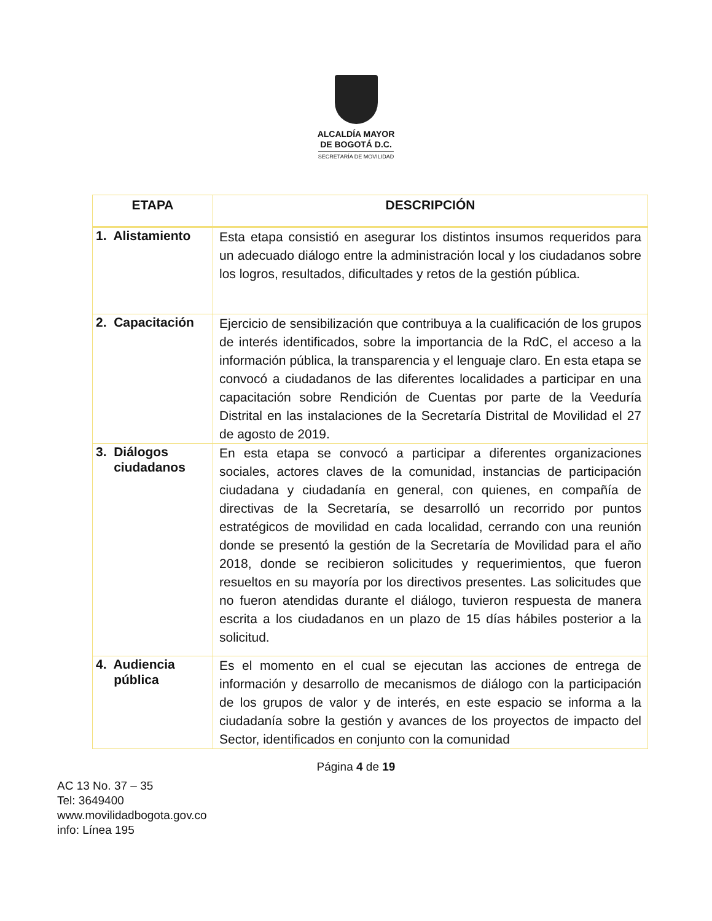ALCALDÍA MAYOR
DE BOGOTÁ D.C.
SECRETARÍA DE MOVILIDAD
| ETAPA | DESCRIPCIÓN |
| --- | --- |
| 1. Alistamiento | Esta etapa consistió en asegurar los distintos insumos requeridos para un adecuado diálogo entre la administración local y los ciudadanos sobre los logros, resultados, dificultades y retos de la gestión pública. |
| 2. Capacitación | Ejercicio de sensibilización que contribuya a la cualificación de los grupos de interés identificados, sobre la importancia de la RdC, el acceso a la información pública, la transparencia y el lenguaje claro. En esta etapa se convocó a ciudadanos de las diferentes localidades a participar en una capacitación sobre Rendición de Cuentas por parte de la Veeduría Distrital en las instalaciones de la Secretaría Distrital de Movilidad el 27 de agosto de 2019. |
| 3. Diálogos ciudadanos | En esta etapa se convocó a participar a diferentes organizaciones sociales, actores claves de la comunidad, instancias de participación ciudadana y ciudadanía en general, con quienes, en compañía de directivas de la Secretaría, se desarrolló un recorrido por puntos estratégicos de movilidad en cada localidad, cerrando con una reunión donde se presentó la gestión de la Secretaría de Movilidad para el año 2018, donde se recibieron solicitudes y requerimientos, que fueron resueltos en su mayoría por los directivos presentes. Las solicitudes que no fueron atendidas durante el diálogo, tuvieron respuesta de manera escrita a los ciudadanos en un plazo de 15 días hábiles posterior a la solicitud. |
| 4. Audiencia pública | Es el momento en el cual se ejecutan las acciones de entrega de información y desarrollo de mecanismos de diálogo con la participación de los grupos de valor y de interés, en este espacio se informa a la ciudadanía sobre la gestión y avances de los proyectos de impacto del Sector, identificados en conjunto con la comunidad |
Página 4 de 19
AC 13 No. 37 – 35
Tel: 3649400
www.movilidadbogota.gov.co
info: Línea 195